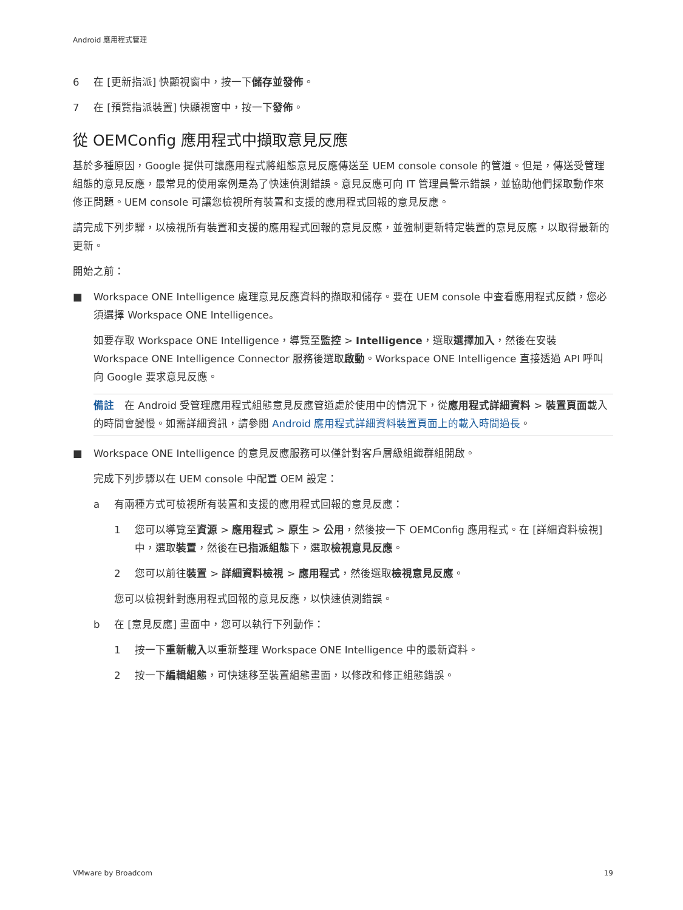Android 應用程式管理
6 在 [更新指派] 快顯視窗中，按一下儲存並發佈。
7 在 [預覽指派裝置] 快顯視窗中，按一下發佈。
從 OEMConfig 應用程式中擷取意見反應
基於多種原因，Google 提供可讓應用程式將組態意見反應傳送至 UEM console console 的管道。但是，傳送受管理組態的意見反應，最常見的使用案例是為了快速偵測錯誤。意見反應可向 IT 管理員警示錯誤，並協助他們採取動作來修正問題。UEM console 可讓您檢視所有裝置和支援的應用程式回報的意見反應。
請完成下列步驟，以檢視所有裝置和支援的應用程式回報的意見反應，並強制更新特定裝置的意見反應，以取得最新的更新。
開始之前：
■ Workspace ONE Intelligence 處理意見反應資料的擷取和儲存。要在 UEM console 中查看應用程式反饋，您必須選擇 Workspace ONE Intelligence。
如要存取 Workspace ONE Intelligence，導覽至監控 > Intelligence，選取選擇加入，然後在安裝 Workspace ONE Intelligence Connector 服務後選取啟動。Workspace ONE Intelligence 直接透過 API 呼叫向 Google 要求意見反應。
備註　在 Android 受管理應用程式組態意見反應管道處於使用中的情況下，從應用程式詳細資料 > 裝置頁面載入的時間會變慢。如需詳細資訊，請參閱 Android 應用程式詳細資料裝置頁面上的載入時間過長。
■ Workspace ONE Intelligence 的意見反應服務可以僅針對客戶層級組織群組開啟。
完成下列步驟以在 UEM console 中配置 OEM 設定：
a 有兩種方式可檢視所有裝置和支援的應用程式回報的意見反應：
1 您可以導覽至資源 > 應用程式 > 原生 > 公用，然後按一下 OEMConfig 應用程式。在 [詳細資料檢視] 中，選取裝置，然後在已指派組態下，選取檢視意見反應。
2 您可以前往裝置 > 詳細資料檢視 > 應用程式，然後選取檢視意見反應。
您可以檢視針對應用程式回報的意見反應，以快速偵測錯誤。
b 在 [意見反應] 畫面中，您可以執行下列動作：
1 按一下重新載入以重新整理 Workspace ONE Intelligence 中的最新資料。
2 按一下編輯組態，可快速移至裝置組態畫面，以修改和修正組態錯誤。
VMware by Broadcom 19